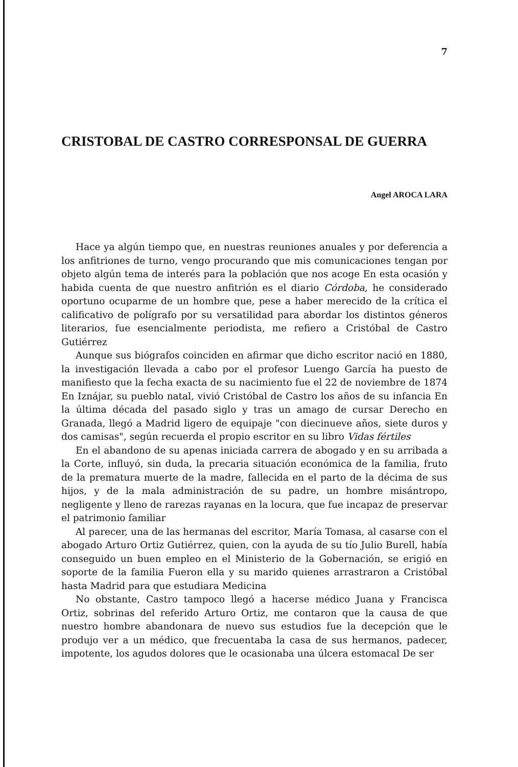7
CRISTOBAL DE CASTRO CORRESPONSAL DE GUERRA
Angel AROCA LARA
Hace ya algún tiempo que, en nuestras reuniones anuales y por deferencia a los anfitriones de turno, vengo procurando que mis comunicaciones tengan por objeto algún tema de interés para la población que nos acoge En esta ocasión y habida cuenta de que nuestro anfitrión es el diario Córdoba, he considerado oportuno ocuparme de un hombre que, pese a haber merecido de la crítica el calificativo de polígrafo por su versatilidad para abordar los distintos géneros literarios, fue esencialmente periodista, me refiero a Cristóbal de Castro Gutiérrez
Aunque sus biógrafos coinciden en afirmar que dicho escritor nació en 1880, la investigación llevada a cabo por el profesor Luengo García ha puesto de manifiesto que la fecha exacta de su nacimiento fue el 22 de noviembre de 1874 En Iznájar, su pueblo natal, vivió Cristóbal de Castro los años de su infancia En la última década del pasado siglo y tras un amago de cursar Derecho en Granada, llegó a Madrid ligero de equipaje "con diecinueve años, siete duros y dos camisas", según recuerda el propio escritor en su libro Vidas fértiles
En el abandono de su apenas iniciada carrera de abogado y en su arribada a la Corte, influyó, sin duda, la precaria situación económica de la familia, fruto de la prematura muerte de la madre, fallecida en el parto de la décima de sus hijos, y de la mala administración de su padre, un hombre misántropo, negligente y lleno de rarezas rayanas en la locura, que fue incapaz de preservar el patrimonio familiar
Al parecer, una de las hermanas del escritor, María Tomasa, al casarse con el abogado Arturo Ortiz Gutiérrez, quien, con la ayuda de su tío Julio Burell, había conseguido un buen empleo en el Ministerio de la Gobernación, se erigió en soporte de la familia Fueron ella y su marido quienes arrastraron a Cristóbal hasta Madrid para que estudiara Medicina
No obstante, Castro tampoco llegó a hacerse médico Juana y Francisca Ortiz, sobrinas del referido Arturo Ortiz, me contaron que la causa de que nuestro hombre abandonara de nuevo sus estudios fue la decepción que le produjo ver a un médico, que frecuentaba la casa de sus hermanos, padecer, impotente, los agudos dolores que le ocasionaba una úlcera estomacal De ser